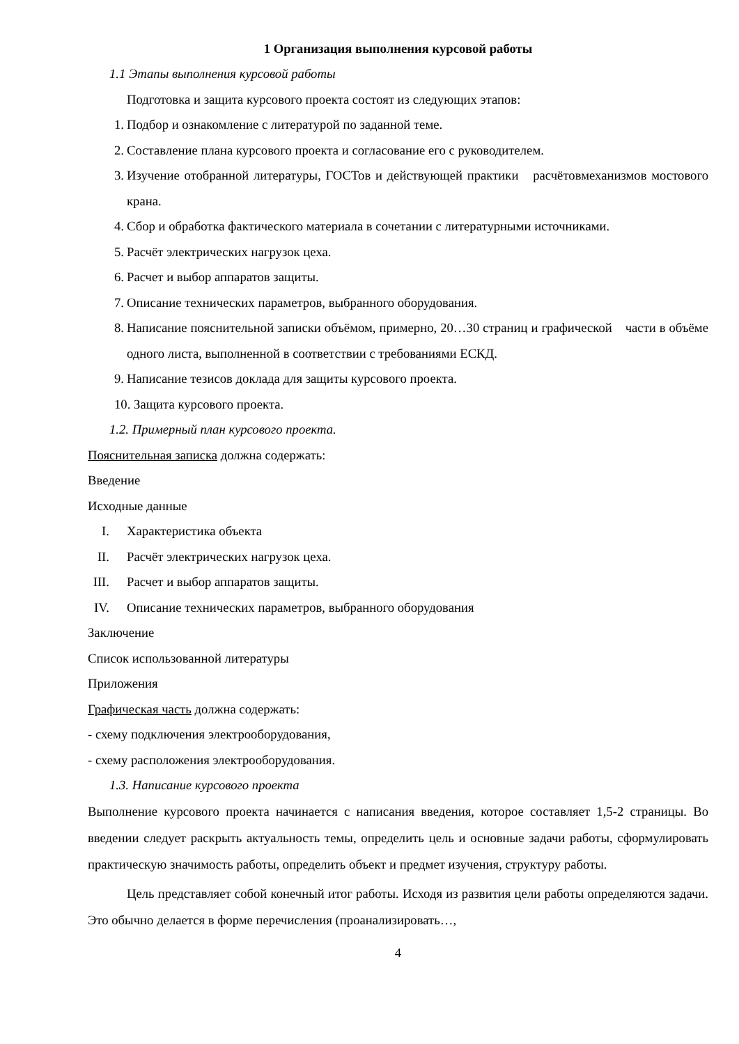1 Организация выполнения курсовой работы
1.1 Этапы выполнения курсовой работы
Подготовка и защита курсового проекта состоят из следующих этапов:
1. Подбор и ознакомление с литературой по заданной теме.
2. Составление плана курсового проекта и согласование его с руководителем.
3. Изучение отобранной литературы, ГОСТов и действующей практики расчётовмеханизмов мостового крана.
4. Сбор и обработка фактического материала в сочетании с литературными источниками.
5. Расчёт электрических нагрузок цеха.
6. Расчет и выбор аппаратов защиты.
7. Описание технических параметров, выбранного оборудования.
8. Написание пояснительной записки объёмом, примерно, 20…30 страниц и графической части в объёме одного листа, выполненной в соответствии с требованиями ЕСКД.
9. Написание тезисов доклада для защиты курсового проекта.
10. Защита курсового проекта.
1.2. Примерный план курсового проекта.
Пояснительная записка должна содержать:
Введение
Исходные данные
I. Характеристика объекта
II. Расчёт электрических нагрузок цеха.
III. Расчет и выбор аппаратов защиты.
IV. Описание технических параметров, выбранного оборудования
Заключение
Список использованной литературы
Приложения
Графическая часть должна содержать:
- схему подключения электрооборудования,
- схему расположения электрооборудования.
1.3. Написание курсового проекта
Выполнение курсового проекта начинается с написания введения, которое составляет 1,5-2 страницы. Во введении следует раскрыть актуальность темы, определить цель и основные задачи работы, сформулировать практическую значимость работы, определить объект и предмет изучения, структуру работы.
Цель представляет собой конечный итог работы. Исходя из развития цели работы определяются задачи. Это обычно делается в форме перечисления (проанализировать…,
4